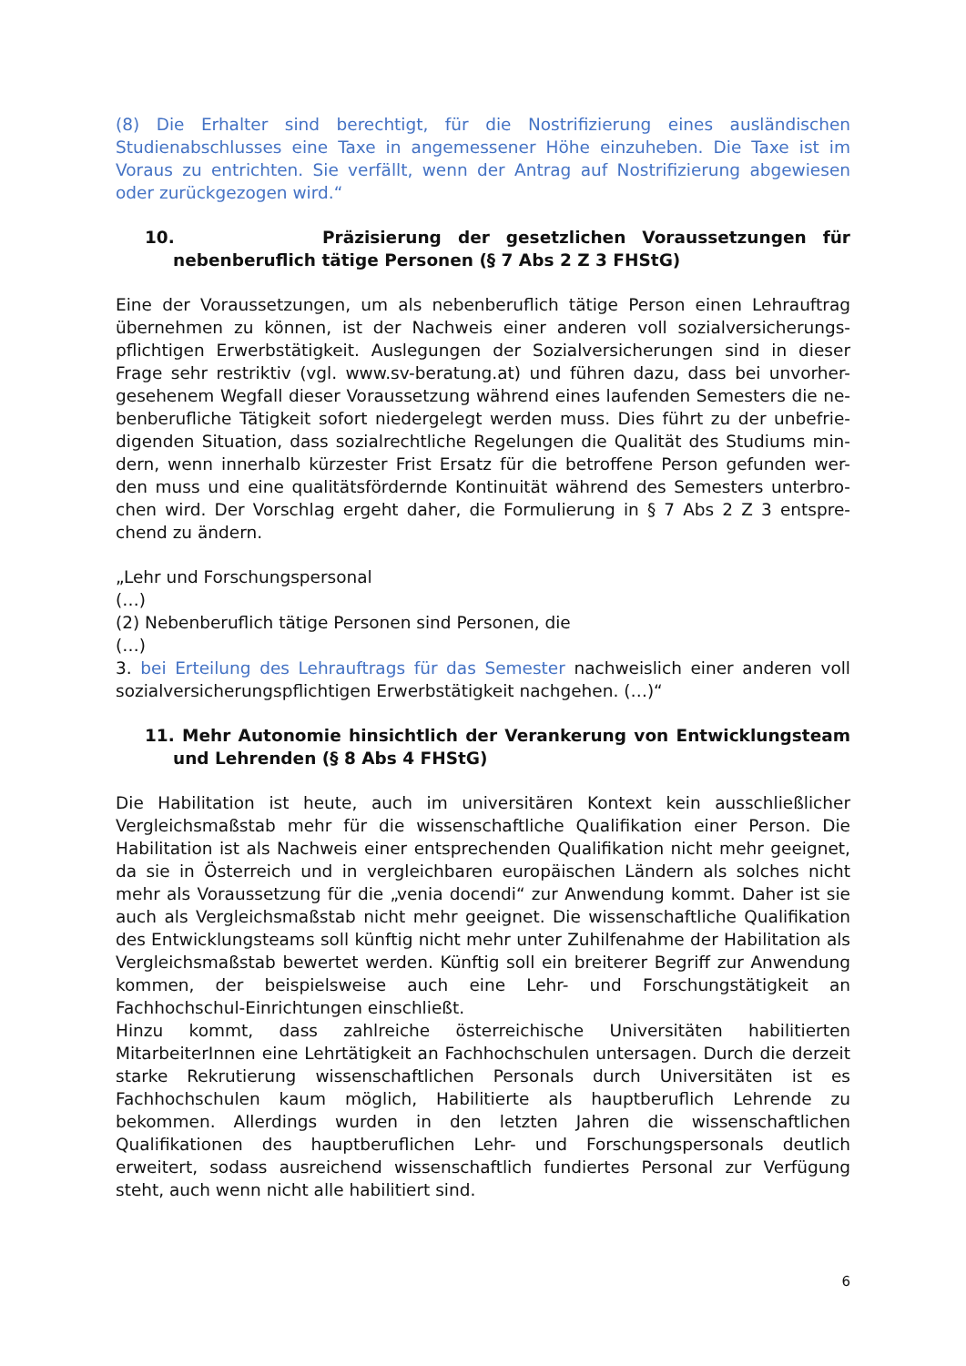(8) Die Erhalter sind berechtigt, für die Nostrifizierung eines ausländischen Studienabschlusses eine Taxe in angemessener Höhe einzuheben. Die Taxe ist im Voraus zu entrichten. Sie verfällt, wenn der Antrag auf Nostrifizierung abgewiesen oder zurückgezogen wird.“
10. Präzisierung der gesetzlichen Voraussetzungen für nebenberuflich tätige Personen (§ 7 Abs 2 Z 3 FHStG)
Eine der Voraussetzungen, um als nebenberuflich tätige Person einen Lehrauftrag übernehmen zu können, ist der Nachweis einer anderen voll sozialversicherungs-pflichtigen Erwerbstätigkeit. Auslegungen der Sozialversicherungen sind in dieser Frage sehr restriktiv (vgl. www.sv-beratung.at) und führen dazu, dass bei unvorher-gesehenem Wegfall dieser Voraussetzung während eines laufenden Semesters die ne-benberufliche Tätigkeit sofort niedergelegt werden muss. Dies führt zu der unbefrie-digenden Situation, dass sozialrechtliche Regelungen die Qualität des Studiums min-dern, wenn innerhalb kürzester Frist Ersatz für die betroffene Person gefunden wer-den muss und eine qualitätsfördernde Kontinuität während des Semesters unterbro-chen wird. Der Vorschlag ergeht daher, die Formulierung in § 7 Abs 2 Z 3 entspre-chend zu ändern.
„Lehr und Forschungspersonal
(…)
(2) Nebenberuflich tätige Personen sind Personen, die
(…)
3. bei Erteilung des Lehrauftrags für das Semester nachweislich einer anderen voll sozialversicherungspflichtigen Erwerbstätigkeit nachgehen. (…)“
11. Mehr Autonomie hinsichtlich der Verankerung von Entwicklungsteam und Lehrenden (§ 8 Abs 4 FHStG)
Die Habilitation ist heute, auch im universitären Kontext kein ausschließlicher Vergleichsmaßstab mehr für die wissenschaftliche Qualifikation einer Person. Die Habilitation ist als Nachweis einer entsprechenden Qualifikation nicht mehr geeignet, da sie in Österreich und in vergleichbaren europäischen Ländern als solches nicht mehr als Voraussetzung für die „venia docendi“ zur Anwendung kommt. Daher ist sie auch als Vergleichsmaßstab nicht mehr geeignet. Die wissenschaftliche Qualifikation des Entwicklungsteams soll künftig nicht mehr unter Zuhilfenahme der Habilitation als Vergleichsmaßstab bewertet werden. Künftig soll ein breiterer Begriff zur Anwendung kommen, der beispielsweise auch eine Lehr- und Forschungstätigkeit an Fachhochschul-Einrichtungen einschließt.
Hinzu kommt, dass zahlreiche österreichische Universitäten habilitierten MitarbeiterInnen eine Lehrtätigkeit an Fachhochschulen untersagen. Durch die derzeit starke Rekrutierung wissenschaftlichen Personals durch Universitäten ist es Fachhochschulen kaum möglich, Habilitierte als hauptberuflich Lehrende zu bekommen. Allerdings wurden in den letzten Jahren die wissenschaftlichen Qualifikationen des hauptberuflichen Lehr- und Forschungspersonals deutlich erweitert, sodass ausreichend wissenschaftlich fundiertes Personal zur Verfügung steht, auch wenn nicht alle habilitiert sind.
6